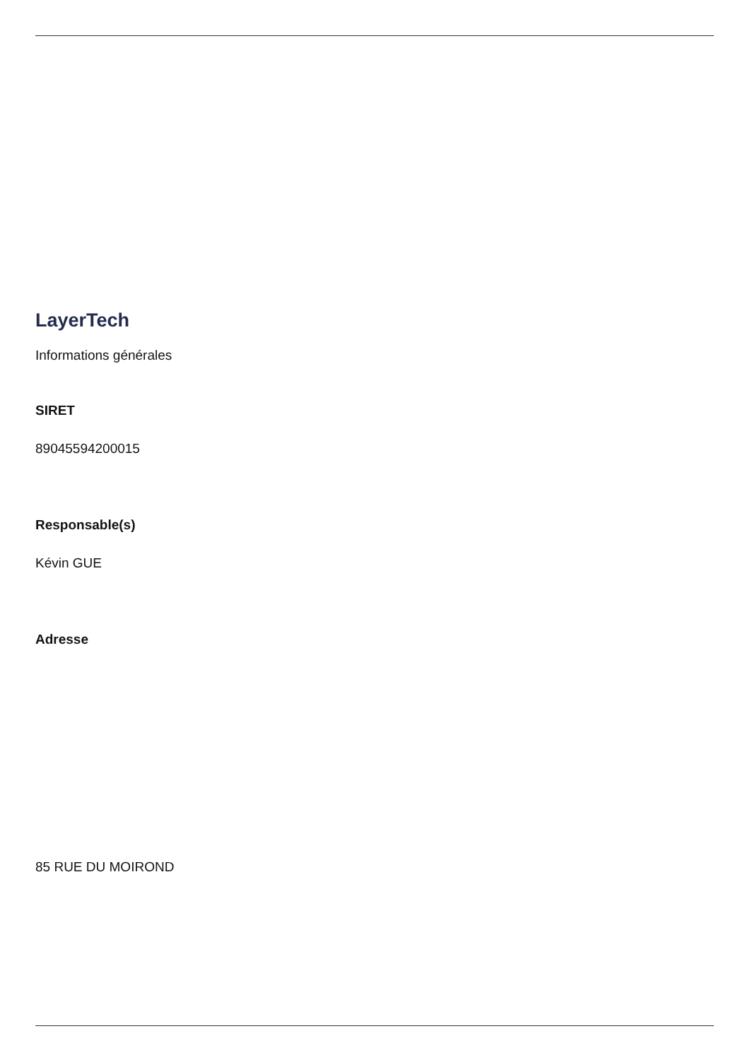LayerTech
Informations générales
SIRET
89045594200015
Responsable(s)
Kévin GUE
Adresse
85 RUE DU MOIROND